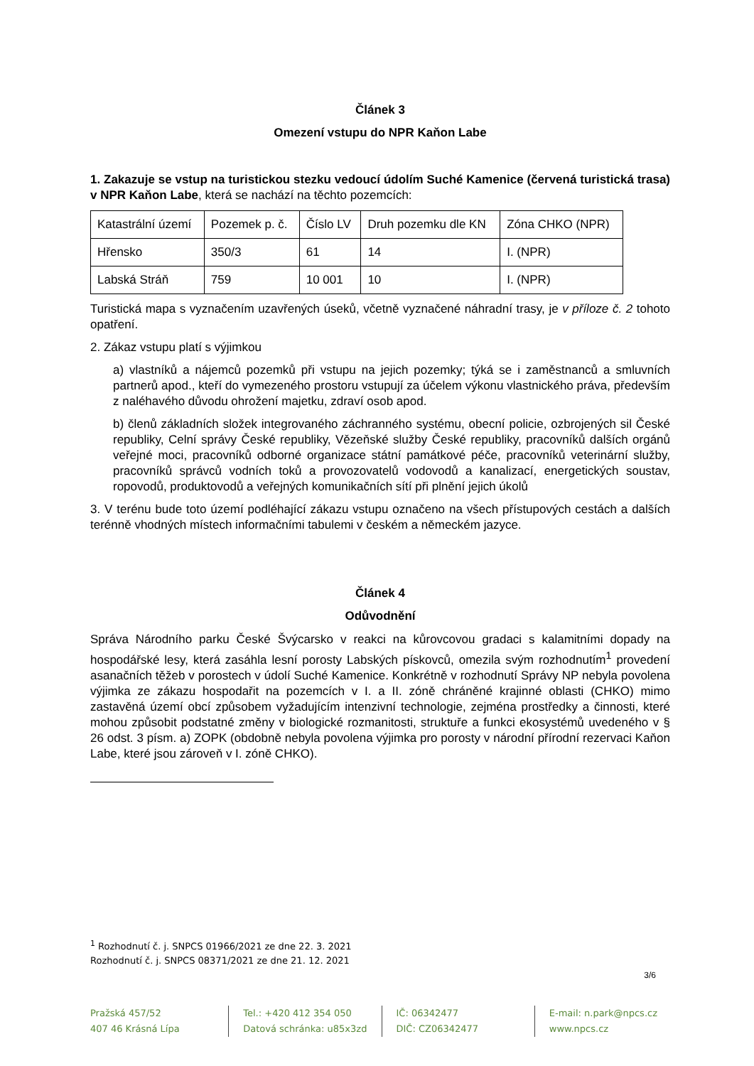Článek 3
Omezení vstupu do NPR Kaňon Labe
1. Zakazuje se vstup na turistickou stezku vedoucí údolím Suché Kamenice (červená turistická trasa) v NPR Kaňon Labe, která se nachází na těchto pozemcích:
| Katastrální území | Pozemek p. č. | Číslo LV | Druh pozemku dle KN | Zóna CHKO (NPR) |
| Hřensko | 350/3 | 61 | 14 | I. (NPR) |
| Labská Stráň | 759 | 10 001 | 10 | I. (NPR) |
Turistická mapa s vyznačením uzavřených úseků, včetně vyznačené náhradní trasy, je v příloze č. 2 tohoto opatření.
2. Zákaz vstupu platí s výjimkou
a) vlastníků a nájemců pozemků při vstupu na jejich pozemky; týká se i zaměstnanců a smluvních partnerů apod., kteří do vymezeného prostoru vstupují za účelem výkonu vlastnického práva, především z naléhavého důvodu ohrožení majetku, zdraví osob apod.
b) členů základních složek integrovaného záchranného systému, obecní policie, ozbrojených sil České republiky, Celní správy České republiky, Vězeňské služby České republiky, pracovníků dalších orgánů veřejné moci, pracovníků odborné organizace státní památkové péče, pracovníků veterinární služby, pracovníků správců vodních toků a provozovatelů vodovodů a kanalizací, energetických soustav, ropovodů, produktovodů a veřejných komunikačních sítí při plnění jejich úkolů
3. V terénu bude toto území podléhající zákazu vstupu označeno na všech přístupových cestách a dalších terénně vhodných místech informačními tabulemi v českém a německém jazyce.
Článek 4
Odůvodnění
Správa Národního parku České Švýcarsko v reakci na kůrovcovou gradaci s kalamitními dopady na hospodářské lesy, která zasáhla lesní porosty Labských pískovců, omezila svým rozhodnutím<sup>1</sup> provedení asanačních těžeb v porostech v údolí Suché Kamenice. Konkrétně v rozhodnutí Správy NP nebyla povolena výjimka ze zákazu hospodařit na pozemcích v I. a II. zóně chráněné krajinné oblasti (CHKO) mimo zastavěná území obcí způsobem vyžadujícím intenzivní technologie, zejména prostředky a činnosti, které mohou způsobit podstatné změny v biologické rozmanitosti, struktuře a funkci ekosystémů uvedeného v § 26 odst. 3 písm. a) ZOPK (obdobně nebyla povolena výjimka pro porosty v národní přírodní rezervaci Kaňon Labe, které jsou zároveň v I. zóně CHKO).
<sup>1</sup> Rozhodnutí č. j. SNPCS 01966/2021 ze dne 22. 3. 2021
Rozhodnutí č. j. SNPCS 08371/2021 ze dne 21. 12. 2021
3/6
Pražská 457/52
407 46 Krásná Lípa
Tel.: +420 412 354 050
Datová schránka: u85x3zd
IČ: 06342477
DIČ: CZ06342477
E-mail: n.park@npcs.cz
www.npcs.cz